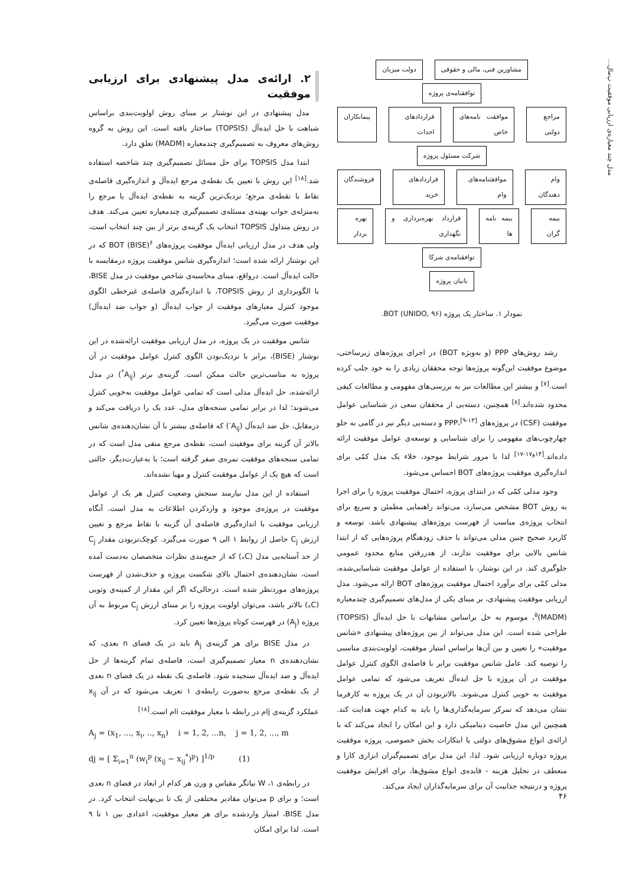مدل چند معیاره‌ی ارزیابی موفقیت پ‌مال...
مشاورین فنی، مالی و حقوقی دولت میزبان
توافقنامه‌ی پروژه
مراجع دولتی موافقت نامه‌های خاص قراردادهای احداث پیمانکاران
شرکت مسئول پروژه
وام دهندگان موافقتنامه‌های وام قراردادهای خرید فروشندگان
بیمه گران بیمه نامه ها قرارداد بهره‌برداری و نگهداری بهره بردار
توافقنامه‌ی شرکا
بانیان پروژه
نمودار ۱. ساختار یک پروژه BOT (UNIDO, ۹۶).
رشد روش‌های PPP (و به‌ویژه BOT) در اجرای پروژه‌های زیرساختی، موضوع موفقیت این‌گونه پروژه‌ها توجه محققان زیادی را به خود جلب کرده است.<sup>[۷]</sup> و بیشتر این مطالعات نیز به بررسی‌های مفهومی و مطالعات کیفی محدود شده‌اند.<sup>[۸]</sup> همچنین، دسته‌یی از محققان سعی در شناسایی عوامل موفقیت (CSF) در پروژه‌های PPP،<sup>[۹-۱۳]</sup> و دسته‌یی دیگر نیز در گامی به جلو چهارچوب‌های مفهومی را برای شناسایی و توسعه‌ی عوامل موفقیت ارائه داده‌اند.<sup>[۱۴و۱۷-۱۷]</sup> لذا با مرور شرایط موجود، خلاء یک مدل کمّی برای اندازه‌گیری موفقیت پروژه‌های BOT احساس می‌شود.
وجود مدلی کمّی که در ابتدای پروژه، احتمال موفقیت پروژه را برای اجرا به روش BOT مشخص می‌سازد، می‌تواند راهنمایی مطمئن و سریع برای انتخاب پروژه‌ی مناسب از فهرست پروژه‌های پیشنهادی باشد. توسعه و کاربرد صحیح چنین مدلی می‌تواند با حذف زودهنگام پروژه‌هایی که از ابتدا شانس بالایی برای موفقیت ندارند، از هدررفتن منابع محدود عمومی جلوگیری کند. در این نوشتار، با استفاده از عوامل موفقیت شناسایی‌شده، مدلی کمّی برای برآورد احتمال موفقیت پروژه‌های BOT ارائه می‌شود. مدل ارزیابی موفقیت پیشنهادی، بر مبنای یکی از مدل‌های تصمیم‌گیری چندمعیاره (MADM)<sup>۵</sup>، موسوم به حل براساس مشابهات با حل ایده‌آل (TOPSIS) طراحی شده است. این مدل می‌تواند از بین پروژه‌های پیشنهادی «شانس موفقیت» را تعیین و بین آن‌ها براساس امتیاز موفقیت، اولویت‌بندی مناسبی را توصیه کند. عامل شانس موفقیت برابر با فاصله‌ی الگوی کنترل عوامل موفقیت در آن پروژه با حل ایده‌آل تعریف می‌شود که تمامی عوامل موفقیت به خوبی کنترل می‌شوند. بالاتربودن آن در یک پروژه به کارفرما نشان می‌دهد که تمرکز سرمایه‌گذاری‌ها را باید به کدام جهت هدایت کند. همچنین این مدل خاصیت دینامیکی دارد و این امکان را ایجاد می‌کند که با ارائه‌ی انواع مشوق‌های دولتی یا ابتکارات بخش خصوصی، پروژه موفقیت پروژه دوباره ارزیابی شود. لذا، این مدل برای تصمیم‌گیران ابزاری کارا و منعطف در تحلیل هزینه - فایده‌ی انواع مشوق‌ها، برای افزایش موفقیت پروژه و درنتیجه جذابیت آن برای سرمایه‌گذاران ایجاد می‌کند.
۲. ارائه‌ی مدل پیشنهادی برای ارزیابی موفقیت
مدل پیشنهادی در این نوشتار بر مبنای روش اولویت‌بندی براساس شباهت با حل ایده‌آل (TOPSIS) ساختار یافته است. این روش به گروه روش‌های معروف به تصمیم‌گیری چندمعیاره (MADM) تعلق دارد.
ابتدا مدل TOPSIS برای حل مسائل تصمیم‌گیری چند شاخصه استفاده شد.<sup>[۱۸]</sup> این روش با تعیین یک نقطه‌ی مرجع ایده‌آل و اندازه‌گیری فاصله‌ی نقاط با نقطه‌ی مرجع؛ نزدیک‌ترین گزینه به نقطه‌ی ایده‌آل یا مرجع را به‌منزله‌ی جواب بهینه‌ی مسئله‌ی تصمیم‌گیری چندمعیاره تعیین می‌کند. هدف در روش متداول TOPSIS انتخاب یک گزینه‌ی برتر از بین چند انتخاب است، ولی هدف در مدل ارزیابی ایده‌آل موفقیت پروژه‌های BOT (BISE)<sup>۶</sup> که در این نوشتار ارائه شده است؛ اندازه‌گیری شانس موفقیت پروژه درمقایسه با حالت ایده‌آل است. درواقع، مبنای محاسبه‌ی شاخص موفقیت در مدل BISE، با الگوبرداری از روش TOPSIS، با اندازه‌گیری فاصله‌ی غیرخطی الگوی موجود کنترل معیارهای موفقیت از جواب ایده‌آل (و جواب ضد ایده‌آل) موفقیت صورت می‌گیرد.
شانس موفقیت در یک پروژه، در مدل ارزیابی موفقیت ارائه‌شده در این نوشتار (BISE)، برابر با نزدیک‌بودن الگوی کنترل عوامل موفقیت در آن پروژه به مناسب‌ترین حالت ممکن است. گزینه‌ی برتر (A<sub>ij</sub><sup>*</sup>) در مدل ارائه‌شده، حل ایده‌آل مدلی است که تمامی عوامل موفقیت به‌خوبی کنترل می‌شوند؛ لذا در برابر تمامی سنجه‌های مدل، عدد یک را دریافت می‌کند و درمقابل، حل ضد ایده‌آل (A<sub>ij</sub><sup>-</sup>) که فاصله‌ی بیشتر با آن نشان‌دهنده‌ی شانس بالاتر آن گزینه برای موفقیت است، نقطه‌ی مرجع منفی مدل است که در تمامی سنجه‌های موفقیت نمره‌ی صفر گرفته است؛ یا به‌عبارت‌دیگر، حالتی است که هیچ یک از عوامل موفقیت کنترل و مهیا نشده‌اند.
استفاده از این مدل نیازمند سنجش وضعیت کنترل هر یک از عوامل موفقیت در پروژه‌ی موجود و واردکردن اطلاعات به مدل است. آنگاه ارزیابی موفقیت با اندازه‌گیری فاصله‌ی آن گزینه با نقاط مرجع و تعیین ارزش C<sub>j</sub> حاصل از روابط ۱ الی ۹ صورت می‌گیرد. کوچک‌تربودن مقدار C<sub>j</sub> از حد آستانه‌یی مدل (C<sub>*</sub>) که از جمع‌بندی نظرات متخصصان به‌دست آمده است، نشان‌دهنده‌ی احتمال بالای شکست پروژه و حذف‌شدن از فهرست پروژه‌های موردنظر شده است. درحالی‌که اگر این مقدار از کمینه‌ی وتویی (C<sub>*</sub>) بالاتر باشد، می‌توان اولویت پروژه را بر مبنای ارزش C<sub>j</sub> مربوط به آن پروژه (A<sub>j</sub>) در فهرست کوتاه پروژه‌ها تعیین کرد.
در مدل BISE برای هر گزینه‌ی A<sub>j</sub> باید در یک فضای n بعدی، که نشان‌دهنده‌ی n معیار تصمیم‌گیری است، فاصله‌ی تمام گزینه‌ها از حل ایده‌آل و ضد ایده‌آل سنجیده شود. فاصله‌ی یک نقطه در یک فضای n بعدی از یک نقطه‌ی مرجع به‌صورت رابطه‌ی ۱ تعریف می‌شود که در آن x<sub>ij</sub> عملکرد گزینه‌ی jام در رابطه با معیار موفقیت iام است.<sup>[۱۸]</sup>
A<sub>j</sub> = (x<sub>1</sub>, ..., x<sub>i</sub>, .., x<sub>n</sub>) i = 1, 2, ...n, j = 1, 2, ..., m
dj = [ Σ<sub>i=1</sub><sup>n</sup> (w<sub>i</sub><sup>p</sup> (x<sub>ij</sub> − x<sub>ij</sub><sup>*</sup>)<sup>p</sup>) ]<sup>1/p</sup> (1)
در رابطه‌ی ۱، W بیانگر مقیاس و وزن هر کدام از ابعاد در فضای n بعدی است؛ و برای p می‌توان مقادیر مختلفی از یک تا بی‌نهایت انتخاب کرد. در مدل BISE، امتیاز واردشده برای هر معیار موفقیت، اعدادی بین ۱ تا ۹ است. لذا برای امکان
۴۶